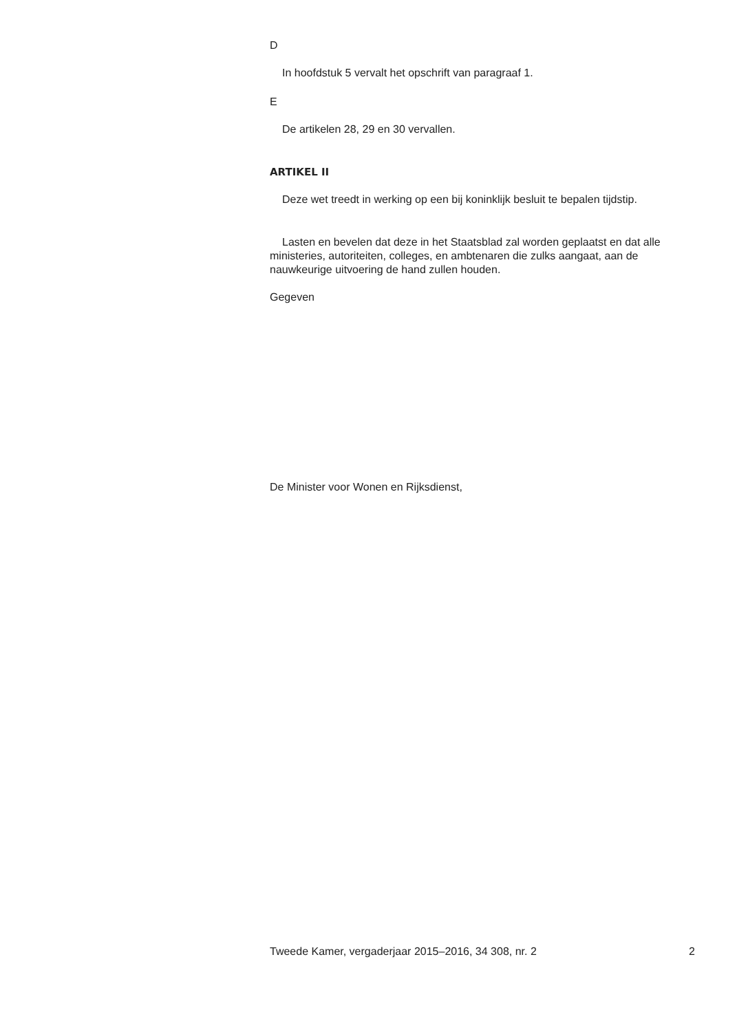D
In hoofdstuk 5 vervalt het opschrift van paragraaf 1.
E
De artikelen 28, 29 en 30 vervallen.
ARTIKEL II
Deze wet treedt in werking op een bij koninklijk besluit te bepalen tijdstip.
Lasten en bevelen dat deze in het Staatsblad zal worden geplaatst en dat alle ministeries, autoriteiten, colleges, en ambtenaren die zulks aangaat, aan de nauwkeurige uitvoering de hand zullen houden.
Gegeven
De Minister voor Wonen en Rijksdienst,
Tweede Kamer, vergaderjaar 2015–2016, 34 308, nr. 2 2